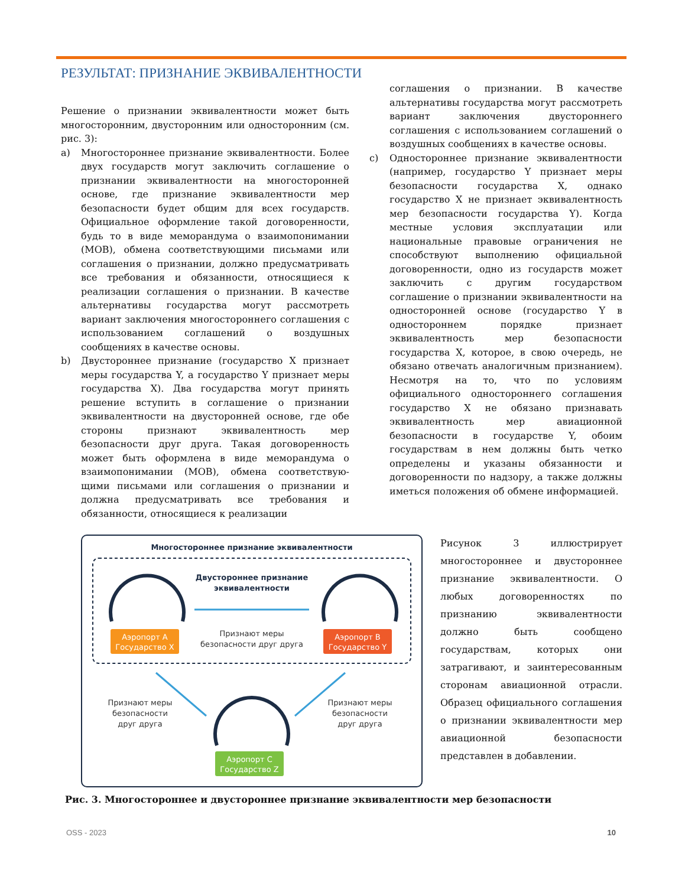РЕЗУЛЬТАТ: ПРИЗНАНИЕ ЭКВИВАЛЕНТНОСТИ
Решение о признании эквивалентности может быть многосторонним, двусторонним или односторонним (см. рис. 3):
a) Многостороннее признание эквивалентности. Более двух государств могут заключить соглашение о признании эквивалентности на многосторонней основе, где признание эквивалентности мер безопасности будет общим для всех государств. Официальное оформление такой договоренности, будь то в виде меморандума о взаимопонимании (МОВ), обмена соответствующими письмами или соглашения о признании, должно предусматривать все требования и обязанности, относящиеся к реализации соглашения о признании. В качестве альтернативы государства могут рассмотреть вариант заключения многостороннего соглашения с использованием соглашений о воздушных сообщениях в качестве основы.
b) Двустороннее признание (государство X признает меры государства Y, а государство Y признает меры государства X). Два государства могут принять решение вступить в соглашение о признании эквивалентности на двусторонней основе, где обе стороны признают эквивалентность мер безопасности друг друга. Такая договоренность может быть оформлена в виде меморандума о взаимопонимании (МОВ), обмена соответствую­щими письмами или соглашения о признании и должна предусматривать все требования и обязанности, относящиеся к реализации
соглашения о признании. В качестве альтернативы государства могут рассмотреть вариант заключения двустороннего соглашения с использованием соглашений о воздушных сообщениях в качестве основы.
c) Одностороннее признание эквивалентности (например, государство Y признает меры безопасности государства X, однако государство X не признает эквивалентность мер безопасности государства Y). Когда местные условия эксплуатации или национальные правовые ограничения не способствуют выполнению официальной договоренности, одно из государств может заключить с другим государством соглашение о признании эквивалентности на односторонней основе (государство Y в одностороннем порядке признает эквивалентность мер безопасности государства X, которое, в свою очередь, не обязано отвечать аналогичным признанием). Несмотря на то, что по условиям официального одностороннего соглашения государство X не обязано признавать эквивалентность мер авиационной безопасности в государстве Y, обоим государствам в нем должны быть четко определены и указаны обязанности и договоренности по надзору, а также должны иметься положения об обмене информацией.
Многостороннее признание эквивалентности
Двустороннее признание
эквивалентности
Признают меры
безопасности друг друга
Аэропорт A
Государство X
Аэропорт B
Государство Y
Аэропорт C
Государство Z
Признают меры
безопасности
друг друга
Признают меры
безопасности
друг друга
Рисунок 3 иллюстрирует многостороннее и двустороннее признание эквивалентности. О любых договоренностях по признанию эквивалентности должно быть сообщено государствам, которых они затрагивают, и заинтересованным сторонам авиационной отрасли. Образец официального соглашения о признании эквивалентности мер авиационной безопасности представлен в добавлении.
Рис. 3. Многостороннее и двустороннее признание эквивалентности мер безопасности
OSS - 2023 10